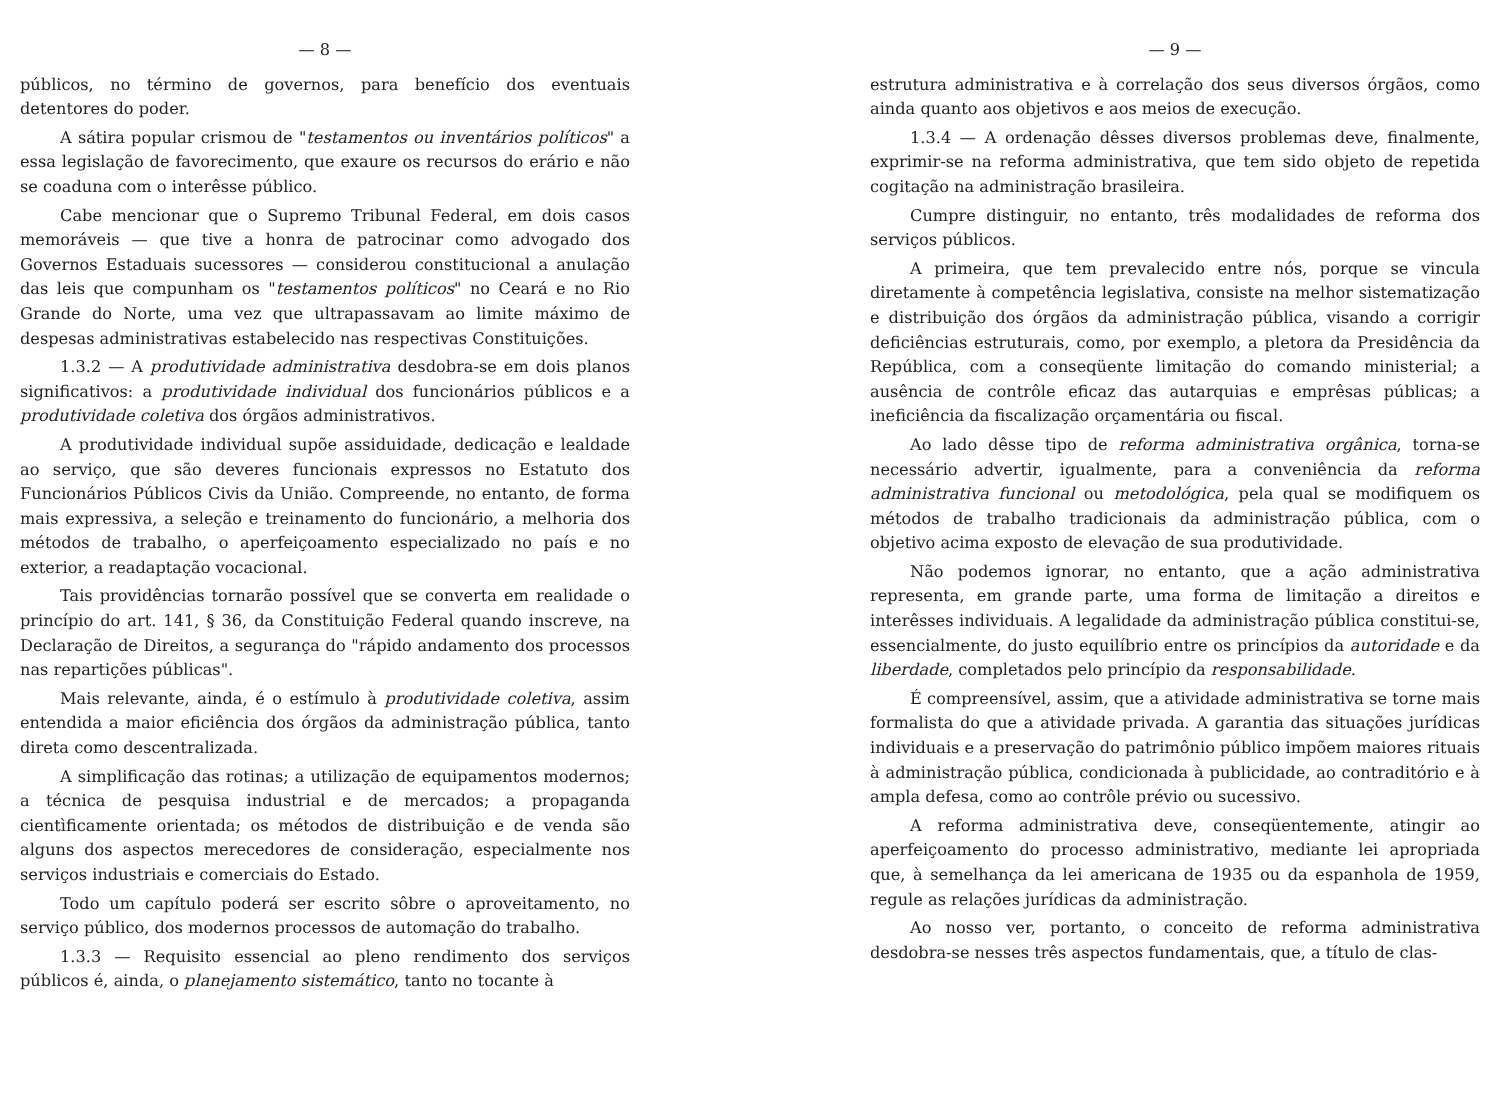— 8 —
públicos, no término de governos, para benefício dos eventuais detentores do poder.
A sátira popular crismou de "testamentos ou inventários políticos" a essa legislação de favorecimento, que exaure os recursos do erário e não se coaduna com o interêsse público.
Cabe mencionar que o Supremo Tribunal Federal, em dois casos memoráveis — que tive a honra de patrocinar como advogado dos Governos Estaduais sucessores — considerou constitucional a anulação das leis que compunham os "testamentos políticos" no Ceará e no Rio Grande do Norte, uma vez que ultrapassavam ao limite máximo de despesas administrativas estabelecido nas respectivas Constituições.
1.3.2 — A produtividade administrativa desdobra-se em dois planos significativos: a produtividade individual dos funcionários públicos e a produtividade coletiva dos órgãos administrativos.
A produtividade individual supõe assiduidade, dedicação e lealdade ao serviço, que são deveres funcionais expressos no Estatuto dos Funcionários Públicos Civis da União. Compreende, no entanto, de forma mais expressiva, a seleção e treinamento do funcionário, a melhoria dos métodos de trabalho, o aperfeiçoamento especializado no país e no exterior, a readaptação vocacional.
Tais providências tornarão possível que se converta em realidade o princípio do art. 141, § 36, da Constituição Federal quando inscreve, na Declaração de Direitos, a segurança do "rápido andamento dos processos nas repartições públicas".
Mais relevante, ainda, é o estímulo à produtividade coletiva, assim entendida a maior eficiência dos órgãos da administração pública, tanto direta como descentralizada.
A simplificação das rotinas; a utilização de equipamentos modernos; a técnica de pesquisa industrial e de mercados; a propaganda cientìficamente orientada; os métodos de distribuição e de venda são alguns dos aspectos merecedores de consideração, especialmente nos serviços industriais e comerciais do Estado.
Todo um capítulo poderá ser escrito sôbre o aproveitamento, no serviço público, dos modernos processos de automação do trabalho.
1.3.3 — Requisito essencial ao pleno rendimento dos serviços públicos é, ainda, o planejamento sistemático, tanto no tocante à
— 9 —
estrutura administrativa e à correlação dos seus diversos órgãos, como ainda quanto aos objetivos e aos meios de execução.
1.3.4 — A ordenação dêsses diversos problemas deve, finalmente, exprimir-se na reforma administrativa, que tem sido objeto de repetida cogitação na administração brasileira.
Cumpre distinguir, no entanto, três modalidades de reforma dos serviços públicos.
A primeira, que tem prevalecido entre nós, porque se vincula diretamente à competência legislativa, consiste na melhor sistematização e distribuição dos órgãos da administração pública, visando a corrigir deficiências estruturais, como, por exemplo, a pletora da Presidência da República, com a conseqüente limitação do comando ministerial; a ausência de contrôle eficaz das autarquias e emprêsas públicas; a ineficiência da fiscalização orçamentária ou fiscal.
Ao lado dêsse tipo de reforma administrativa orgânica, torna-se necessário advertir, igualmente, para a conveniência da reforma administrativa funcional ou metodológica, pela qual se modifiquem os métodos de trabalho tradicionais da administração pública, com o objetivo acima exposto de elevação de sua produtividade.
Não podemos ignorar, no entanto, que a ação administrativa representa, em grande parte, uma forma de limitação a direitos e interêsses individuais. A legalidade da administração pública constitui-se, essencialmente, do justo equilíbrio entre os princípios da autoridade e da liberdade, completados pelo princípio da responsabilidade.
É compreensível, assim, que a atividade administrativa se torne mais formalista do que a atividade privada. A garantia das situações jurídicas individuais e a preservação do patrimônio público impõem maiores rituais à administração pública, condicionada à publicidade, ao contraditório e à ampla defesa, como ao contrôle prévio ou sucessivo.
A reforma administrativa deve, conseqüentemente, atingir ao aperfeiçoamento do processo administrativo, mediante lei apropriada que, à semelhança da lei americana de 1935 ou da espanhola de 1959, regule as relações jurídicas da administração.
Ao nosso ver, portanto, o conceito de reforma administrativa desdobra-se nesses três aspectos fundamentais, que, a título de clas-